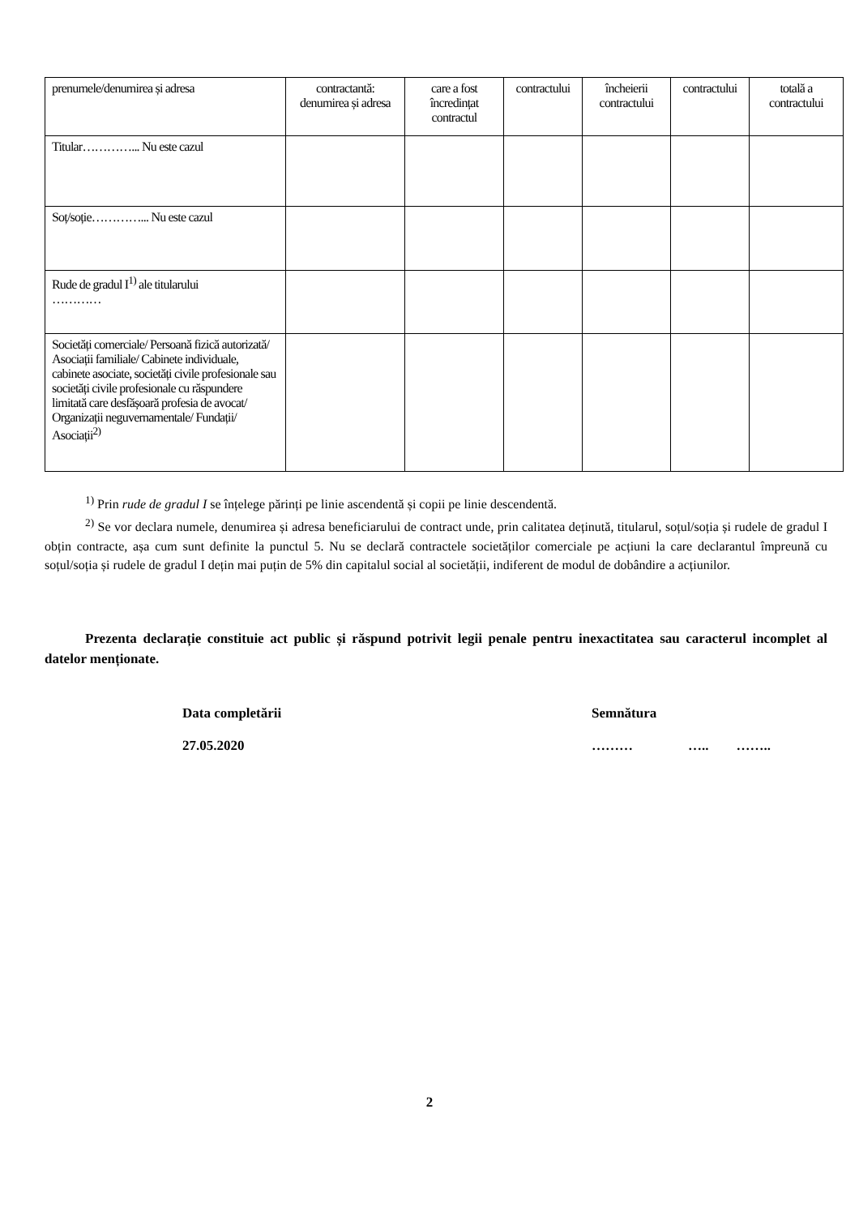| prenumele/denumirea și adresa | contractantă: denumirea și adresa | care a fost încredințat contractul | contractului | încheierii contractului | contractului | totală a contractului |
| Titular…………... Nu este cazul | | | | | | |
| Soț/soție…………... Nu este cazul | | | | | | |
| Rude de gradul I<sup>1)</sup> ale titularului ………… | | | | | | |
| Societăți comerciale/ Persoană fizică autorizată/ Asociații familiale/ Cabinete individuale, cabinete asociate, societăți civile profesionale sau societăți civile profesionale cu răspundere limitată care desfășoară profesia de avocat/ Organizații neguvernamentale/ Fundații/ Asociații<sup>2)</sup> | | | | | | |
<sup>1)</sup> Prin rude de gradul I se înțelege părinți pe linie ascendentă și copii pe linie descendentă.
<sup>2)</sup> Se vor declara numele, denumirea și adresa beneficiarului de contract unde, prin calitatea deținută, titularul, soțul/soția și rudele de gradul I obțin contracte, așa cum sunt definite la punctul 5. Nu se declară contractele societăților comerciale pe acțiuni la care declarantul împreună cu soțul/soția și rudele de gradul I dețin mai puțin de 5% din capitalul social al societății, indiferent de modul de dobândire a acțiunilor.
Prezenta declarație constituie act public și răspund potrivit legii penale pentru inexactitatea sau caracterul incomplet al datelor menționate.
Data completării
27.05.2020
Semnătura
……… ….. ……..
2